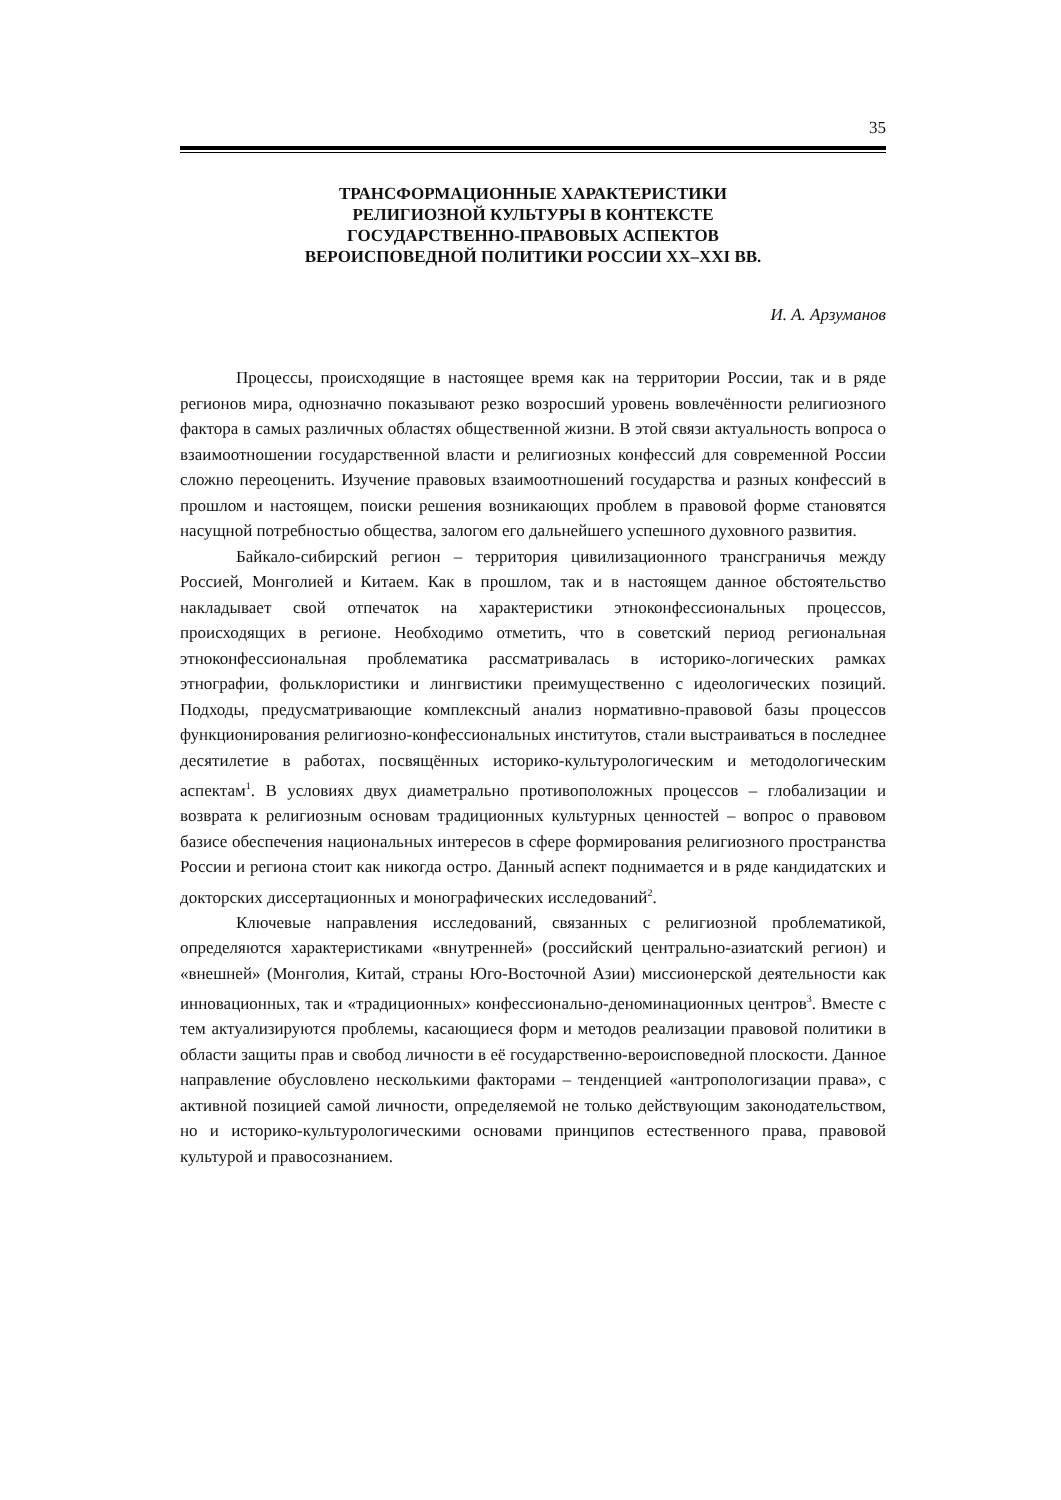35
ТРАНСФОРМАЦИОННЫЕ ХАРАКТЕРИСТИКИ
РЕЛИГИОЗНОЙ КУЛЬТУРЫ В КОНТЕКСТЕ
ГОСУДАРСТВЕННО-ПРАВОВЫХ АСПЕКТОВ
ВЕРОИСПОВЕДНОЙ ПОЛИТИКИ РОССИИ XX–XXI ВВ.
И. А. Арзуманов
Процессы, происходящие в настоящее время как на территории России, так и в ряде регионов мира, однозначно показывают резко возросший уровень вовлечённости религиозного фактора в самых различных областях общественной жизни. В этой связи актуальность вопроса о взаимоотношении государственной власти и религиозных конфессий для современной России сложно переоценить. Изучение правовых взаимоотношений государства и разных конфессий в прошлом и настоящем, поиски решения возникающих проблем в правовой форме становятся насущной потребностью общества, залогом его дальнейшего успешного духовного развития.
Байкало-сибирский регион – территория цивилизационного трансграничья между Россией, Монголией и Китаем. Как в прошлом, так и в настоящем данное обстоятельство накладывает свой отпечаток на характеристики этноконфессиональных процессов, происходящих в регионе. Необходимо отметить, что в советский период региональная этноконфессиональная проблематика рассматривалась в историко-логических рамках этнографии, фольклористики и лингвистики преимущественно с идеологических позиций. Подходы, предусматривающие комплексный анализ нормативно-правовой базы процессов функционирования религиозно-конфессиональных институтов, стали выстраиваться в последнее десятилетие в работах, посвящённых историко-культурологическим и методологическим аспектам<sup>1</sup>. В условиях двух диаметрально противоположных процессов – глобализации и возврата к религиозным основам традиционных культурных ценностей – вопрос о правовом базисе обеспечения национальных интересов в сфере формирования религиозного пространства России и региона стоит как никогда остро. Данный аспект поднимается и в ряде кандидатских и докторских диссертационных и монографических исследований<sup>2</sup>.
Ключевые направления исследований, связанных с религиозной проблематикой, определяются характеристиками «внутренней» (российский центрально-азиатский регион) и «внешней» (Монголия, Китай, страны Юго-Восточной Азии) миссионерской деятельности как инновационных, так и «традиционных» конфессионально-деноминационных центров<sup>3</sup>. Вместе с тем актуализируются проблемы, касающиеся форм и методов реализации правовой политики в области защиты прав и свобод личности в её государственно-вероисповедной плоскости. Данное направление обусловлено несколькими факторами – тенденцией «антропологизации права», с активной позицией самой личности, определяемой не только действующим законодательством, но и историко-культурологическими основами принципов естественного права, правовой культурой и правосознанием.